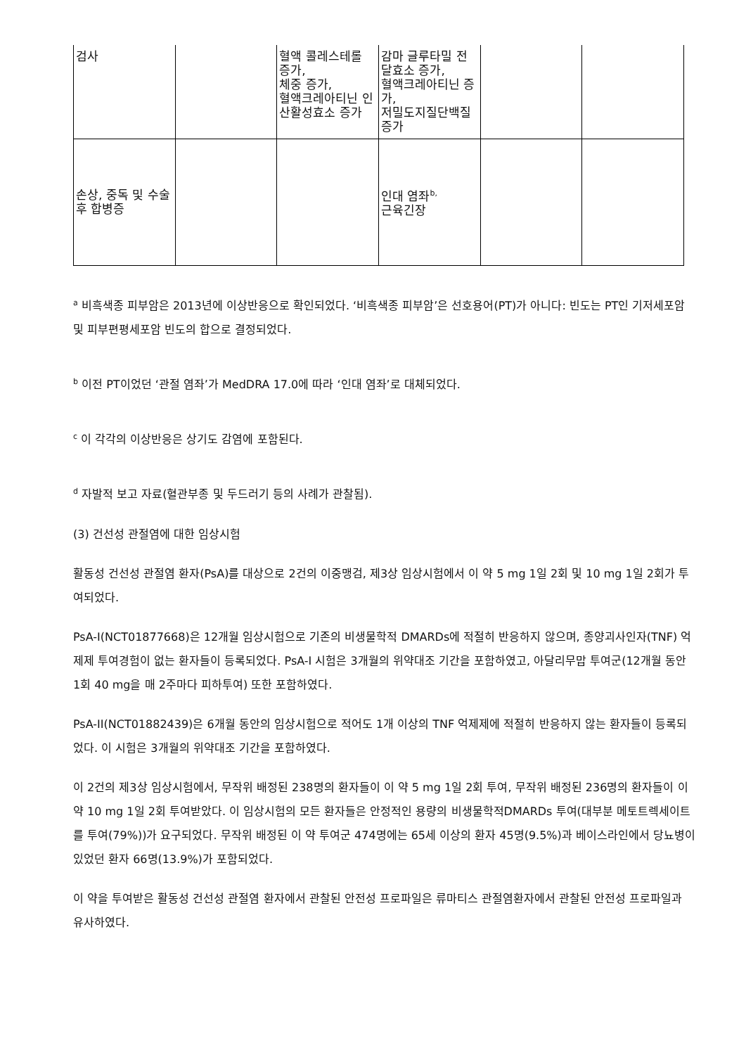| 검사 | | 혈액 콜레스테롤 증가, 체중 증가, 혈액크레아티닌 인산활성효소 증가 | 감마 글루타밀 전달효소 증가, 혈액크레아티닌 증가, 저밀도지질단백질 증가 | | |
| 손상, 중독 및 수술 후 합병증 | | | 인대 염좌<sup>b,</sup> 근육긴장 | | |
<sup>a</sup> 비흑색종 피부암은 2013년에 이상반응으로 확인되었다. ‘비흑색종 피부암’은 선호용어(PT)가 아니다: 빈도는 PT인 기저세포암 및 피부편평세포암 빈도의 합으로 결정되었다.
<sup>b</sup> 이전 PT이었던 ‘관절 염좌’가 MedDRA 17.0에 따라 ‘인대 염좌’로 대체되었다.
<sup>c</sup> 이 각각의 이상반응은 상기도 감염에 포함된다.
<sup>d</sup> 자발적 보고 자료(혈관부종 및 두드러기 등의 사례가 관찰됨).
(3) 건선성 관절염에 대한 임상시험
활동성 건선성 관절염 환자(PsA)를 대상으로 2건의 이중맹검, 제3상 임상시험에서 이 약 5 mg 1일 2회 및 10 mg 1일 2회가 투여되었다.
PsA-I(NCT01877668)은 12개월 임상시험으로 기존의 비생물학적 DMARDs에 적절히 반응하지 않으며, 종양괴사인자(TNF) 억제제 투여경험이 없는 환자들이 등록되었다. PsA-I 시험은 3개월의 위약대조 기간을 포함하였고, 아달리무맙 투여군(12개월 동안 1회 40 mg을 매 2주마다 피하투여) 또한 포함하였다.
PsA-II(NCT01882439)은 6개월 동안의 임상시험으로 적어도 1개 이상의 TNF 억제제에 적절히 반응하지 않는 환자들이 등록되었다. 이 시험은 3개월의 위약대조 기간을 포함하였다.
이 2건의 제3상 임상시험에서, 무작위 배정된 238명의 환자들이 이 약 5 mg 1일 2회 투여, 무작위 배정된 236명의 환자들이 이 약 10 mg 1일 2회 투여받았다. 이 임상시험의 모든 환자들은 안정적인 용량의 비생물학적DMARDs 투여(대부분 메토트렉세이트를 투여(79%))가 요구되었다. 무작위 배정된 이 약 투여군 474명에는 65세 이상의 환자 45명(9.5%)과 베이스라인에서 당뇨병이 있었던 환자 66명(13.9%)가 포함되었다.
이 약을 투여받은 활동성 건선성 관절염 환자에서 관찰된 안전성 프로파일은 류마티스 관절염환자에서 관찰된 안전성 프로파일과 유사하였다.